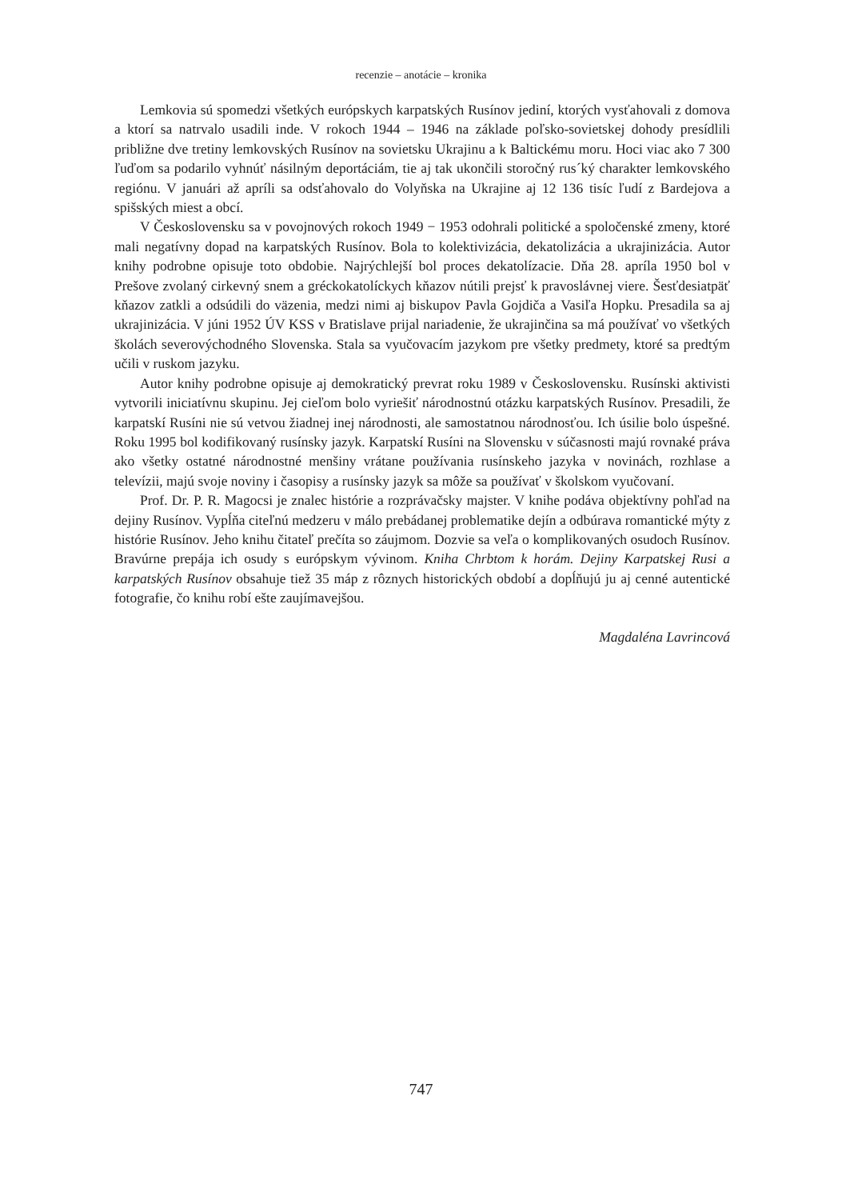recenzie – anotácie – kronika
Lemkovia sú spomedzi všetkých európskych karpatských Rusínov jediní, ktorých vysťahovali z domova a ktorí sa natrvalo usadili inde. V rokoch 1944 – 1946 na základe poľsko-sovietskej dohody presídlili približne dve tretiny lemkovských Rusínov na sovietsku Ukrajinu a k Baltickému moru. Hoci viac ako 7 300 ľuďom sa podarilo vyhnúť násilným deportáciám, tie aj tak ukončili storočný rus´ký charakter lemkovského regiónu. V januári až apríli sa odsťahovalo do Volyňska na Ukrajine aj 12 136 tisíc ľudí z Bardejova a spišských miest a obcí.
V Československu sa v povojnových rokoch 1949 − 1953 odohrali politické a spoločenské zmeny, ktoré mali negatívny dopad na karpatských Rusínov. Bola to kolektivizácia, dekatolizácia a ukrajinizácia. Autor knihy podrobne opisuje toto obdobie. Najrýchlejší bol proces dekatolízacie. Dňa 28. apríla 1950 bol v Prešove zvolaný cirkevný snem a gréckokatolíckych kňazov nútili prejsť k pravoslávnej viere. Šesťdesiatpäť kňazov zatkli a odsúdili do väzenia, medzi nimi aj biskupov Pavla Gojdiča a Vasiľa Hopku. Presadila sa aj ukrajinizácia. V júni 1952 ÚV KSS v Bratislave prijal nariadenie, že ukrajinčina sa má používať vo všetkých školách severovýchodného Slovenska. Stala sa vyučovacím jazykom pre všetky predmety, ktoré sa predtým učili v ruskom jazyku.
Autor knihy podrobne opisuje aj demokratický prevrat roku 1989 v Československu. Rusínski aktivisti vytvorili iniciatívnu skupinu. Jej cieľom bolo vyriešiť národnostnú otázku karpatských Rusínov. Presadili, že karpatskí Rusíni nie sú vetvou žiadnej inej národnosti, ale samostatnou národnosťou. Ich úsilie bolo úspešné. Roku 1995 bol kodifikovaný rusínsky jazyk. Karpatskí Rusíni na Slovensku v súčasnosti majú rovnaké práva ako všetky ostatné národnostné menšiny vrátane používania rusínskeho jazyka v novinách, rozhlase a televízii, majú svoje noviny i časopisy a rusínsky jazyk sa môže sa používať v školskom vyučovaní.
Prof. Dr. P. R. Magocsi je znalec histórie a rozprávačsky majster. V knihe podáva objektívny pohľad na dejiny Rusínov. Vypĺňa citeľnú medzeru v málo prebádanej problematike dejín a odbúrava romantické mýty z histórie Rusínov. Jeho knihu čitateľ prečíta so záujmom. Dozvie sa veľa o komplikovaných osudoch Rusínov. Bravúrne prepája ich osudy s európskym vývinom. Kniha Chrbtom k horám. Dejiny Karpatskej Rusi a karpatských Rusínov obsahuje tiež 35 máp z rôznych historických období a dopĺňujú ju aj cenné autentické fotografie, čo knihu robí ešte zaujímavejšou.
Magdaléna Lavrincová
747